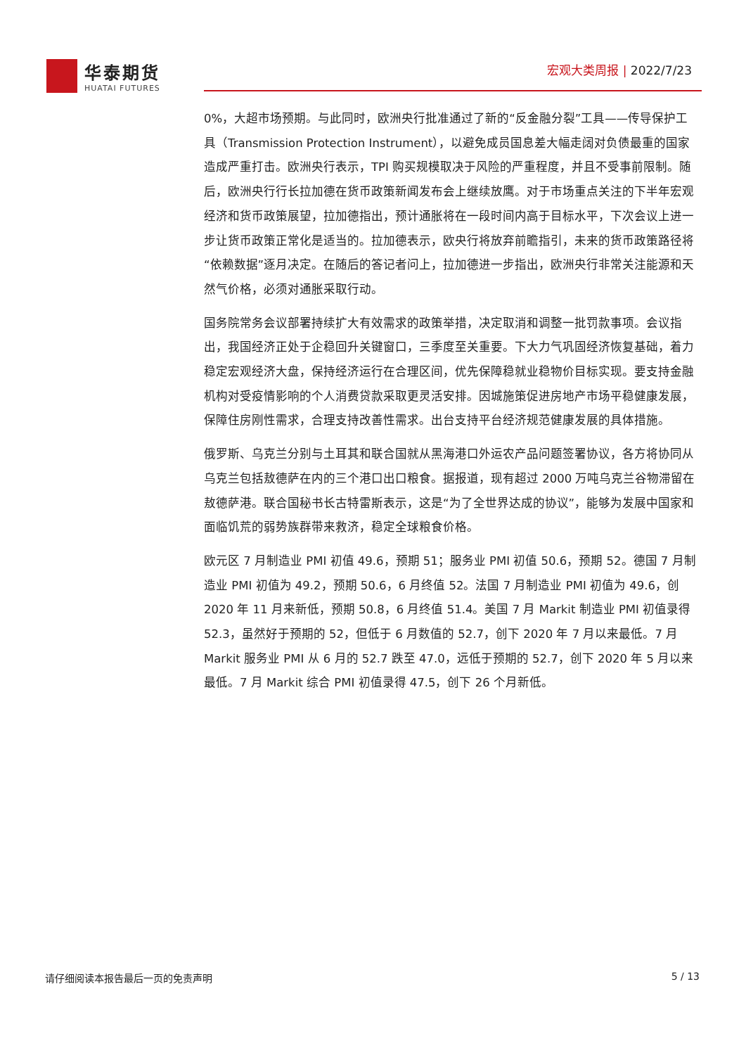华泰期货
HUATAI FUTURES
宏观大类周报 | 2022/7/23
0%，大超市场预期。与此同时，欧洲央行批准通过了新的“反金融分裂”工具——传导保护工具（Transmission Protection Instrument），以避免成员国息差大幅走阔对负债最重的国家造成严重打击。欧洲央行表示，TPI 购买规模取决于风险的严重程度，并且不受事前限制。随后，欧洲央行行长拉加德在货币政策新闻发布会上继续放鹰。对于市场重点关注的下半年宏观经济和货币政策展望，拉加德指出，预计通胀将在一段时间内高于目标水平，下次会议上进一步让货币政策正常化是适当的。拉加德表示，欧央行将放弃前瞻指引，未来的货币政策路径将“依赖数据”逐月决定。在随后的答记者问上，拉加德进一步指出，欧洲央行非常关注能源和天然气价格，必须对通胀采取行动。
国务院常务会议部署持续扩大有效需求的政策举措，决定取消和调整一批罚款事项。会议指出，我国经济正处于企稳回升关键窗口，三季度至关重要。下大力气巩固经济恢复基础，着力稳定宏观经济大盘，保持经济运行在合理区间，优先保障稳就业稳物价目标实现。要支持金融机构对受疫情影响的个人消费贷款采取更灵活安排。因城施策促进房地产市场平稳健康发展，保障住房刚性需求，合理支持改善性需求。出台支持平台经济规范健康发展的具体措施。
俄罗斯、乌克兰分别与土耳其和联合国就从黑海港口外运农产品问题签署协议，各方将协同从乌克兰包括敖德萨在内的三个港口出口粮食。据报道，现有超过 2000 万吨乌克兰谷物滞留在敖德萨港。联合国秘书长古特雷斯表示，这是“为了全世界达成的协议”，能够为发展中国家和面临饥荒的弱势族群带来救济，稳定全球粮食价格。
欧元区 7 月制造业 PMI 初值 49.6，预期 51；服务业 PMI 初值 50.6，预期 52。德国 7 月制造业 PMI 初值为 49.2，预期 50.6，6 月终值 52。法国 7 月制造业 PMI 初值为 49.6，创 2020 年 11 月来新低，预期 50.8，6 月终值 51.4。美国 7 月 Markit 制造业 PMI 初值录得 52.3，虽然好于预期的 52，但低于 6 月数值的 52.7，创下 2020 年 7 月以来最低。7 月 Markit 服务业 PMI 从 6 月的 52.7 跌至 47.0，远低于预期的 52.7，创下 2020 年 5 月以来最低。7 月 Markit 综合 PMI 初值录得 47.5，创下 26 个月新低。
请仔细阅读本报告最后一页的免责声明 5 / 13